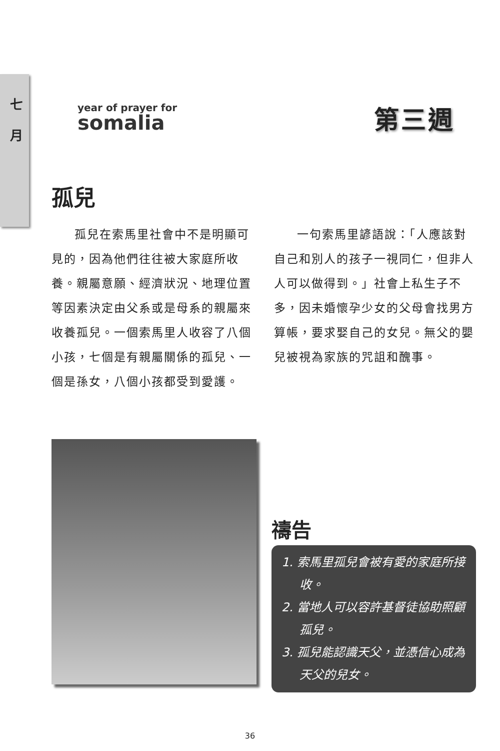七
月
year of prayer for
somalia
第三週
孤兒
孤兒在索馬里社會中不是明顯可見的，因為他們往往被大家庭所收養。親屬意願、經濟狀況、地理位置等因素決定由父系或是母系的親屬來收養孤兒。一個索馬里人收容了八個小孩，七個是有親屬關係的孤兒、一個是孫女，八個小孩都受到愛護。
一句索馬里諺語說：「人應該對自己和別人的孩子一視同仁，但非人人可以做得到。」社會上私生子不多，因未婚懷孕少女的父母會找男方算帳，要求娶自己的女兒。無父的嬰兒被視為家族的咒詛和醜事。
禱告
1. 索馬里孤兒會被有愛的家庭所接收。
2. 當地人可以容許基督徒協助照顧孤兒。
3. 孤兒能認識天父，並憑信心成為天父的兒女。
36